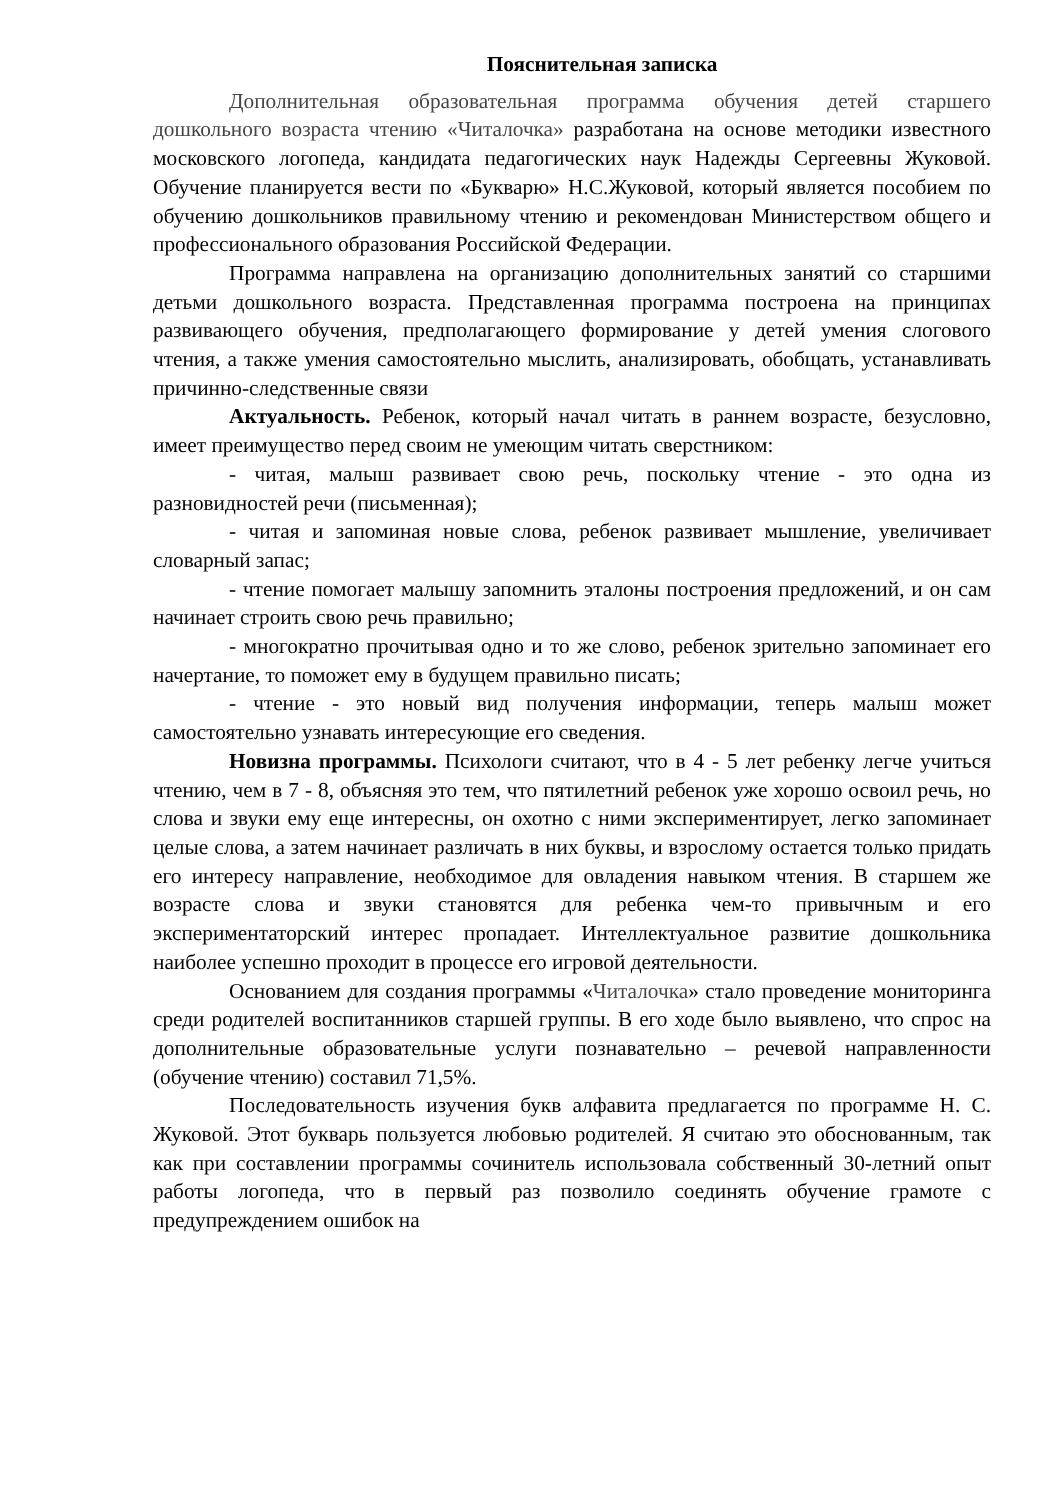Пояснительная записка
Дополнительная образовательная программа обучения детей старшего дошкольного возраста чтению «Читалочка» разработана на основе методики известного московского логопеда, кандидата педагогических наук Надежды Сергеевны Жуковой. Обучение планируется вести по «Букварю» Н.С.Жуковой, который является пособием по обучению дошкольников правильному чтению и рекомендован Министерством общего и профессионального образования Российской Федерации.
Программа направлена на организацию дополнительных занятий со старшими детьми дошкольного возраста. Представленная программа построена на принципах развивающего обучения, предполагающего формирование у детей умения слогового чтения, а также умения самостоятельно мыслить, анализировать, обобщать, устанавливать причинно-следственные связи
Актуальность. Ребенок, который начал читать в раннем возрасте, безусловно, имеет преимущество перед своим не умеющим читать сверстником:
- читая, малыш развивает свою речь, поскольку чтение - это одна из разновидностей речи (письменная);
- читая и запоминая новые слова, ребенок развивает мышление, увеличивает словарный запас;
- чтение помогает малышу запомнить эталоны построения предложений, и он сам начинает строить свою речь правильно;
- многократно прочитывая одно и то же слово, ребенок зрительно запоминает его начертание, то поможет ему в будущем правильно писать;
- чтение - это новый вид получения информации, теперь малыш может самостоятельно узнавать интересующие его сведения.
Новизна программы. Психологи считают, что в 4 - 5 лет ребенку легче учиться чтению, чем в 7 - 8, объясняя это тем, что пятилетний ребенок уже хорошо освоил речь, но слова и звуки ему еще интересны, он охотно с ними экспериментирует, легко запоминает целые слова, а затем начинает различать в них буквы, и взрослому остается только придать его интересу направление, необходимое для овладения навыком чтения. В старшем же возрасте слова и звуки становятся для ребенка чем-то привычным и его экспериментаторский интерес пропадает. Интеллектуальное развитие дошкольника наиболее успешно проходит в процессе его игровой деятельности.
Основанием для создания программы «Читалочка» стало проведение мониторинга среди родителей воспитанников старшей группы. В его ходе было выявлено, что спрос на дополнительные образовательные услуги познавательно – речевой направленности (обучение чтению) составил 71,5%.
Последовательность изучения букв алфавита предлагается по программе Н. С. Жуковой. Этот букварь пользуется любовью родителей. Я считаю это обоснованным, так как при составлении программы сочинитель использовала собственный 30-летний опыт работы логопеда, что в первый раз позволило соединять обучение грамоте с предупреждением ошибок на